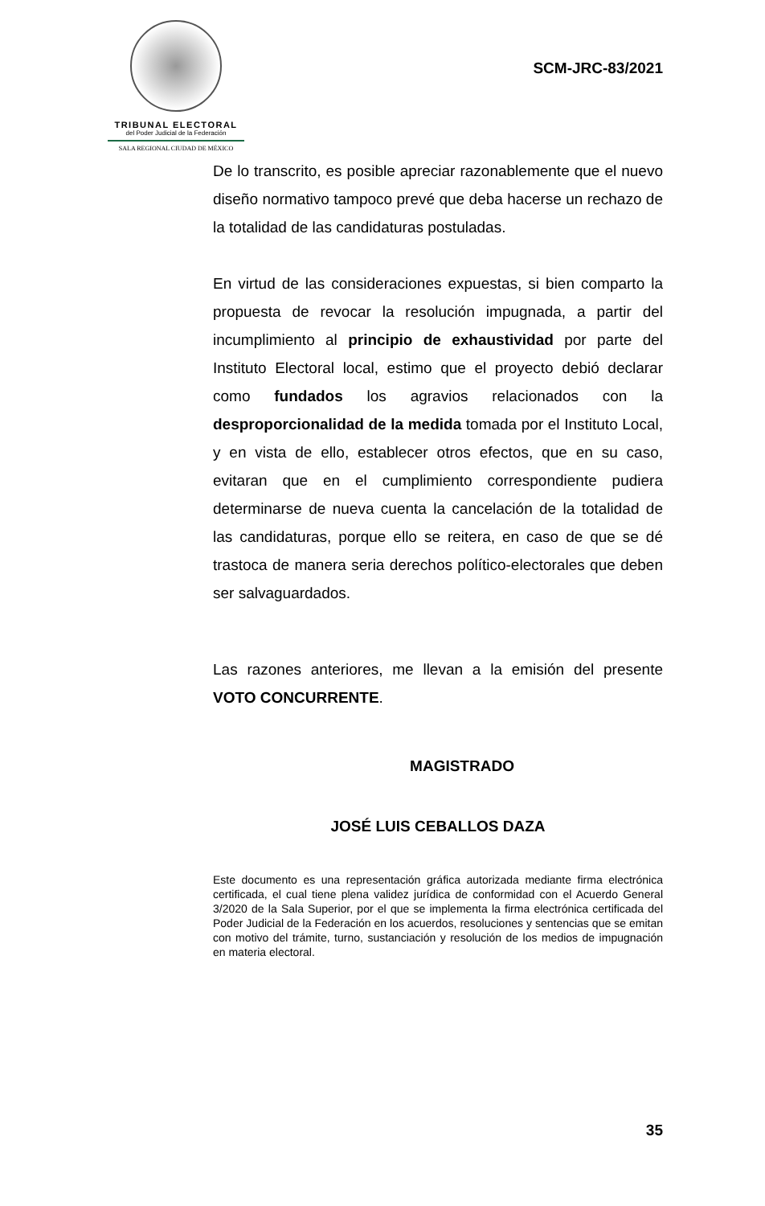TRIBUNAL ELECTORAL
del Poder Judicial de la Federación
SALA REGIONAL CIUDAD DE MÉXICO
SCM-JRC-83/2021
De lo transcrito, es posible apreciar razonablemente que el nuevo diseño normativo tampoco prevé que deba hacerse un rechazo de la totalidad de las candidaturas postuladas.
En virtud de las consideraciones expuestas, si bien comparto la propuesta de revocar la resolución impugnada, a partir del incumplimiento al principio de exhaustividad por parte del Instituto Electoral local, estimo que el proyecto debió declarar como fundados los agravios relacionados con la desproporcionalidad de la medida tomada por el Instituto Local, y en vista de ello, establecer otros efectos, que en su caso, evitaran que en el cumplimiento correspondiente pudiera determinarse de nueva cuenta la cancelación de la totalidad de las candidaturas, porque ello se reitera, en caso de que se dé trastoca de manera seria derechos político-electorales que deben ser salvaguardados.
Las razones anteriores, me llevan a la emisión del presente VOTO CONCURRENTE.
MAGISTRADO
JOSÉ LUIS CEBALLOS DAZA
Este documento es una representación gráfica autorizada mediante firma electrónica certificada, el cual tiene plena validez jurídica de conformidad con el Acuerdo General 3/2020 de la Sala Superior, por el que se implementa la firma electrónica certificada del Poder Judicial de la Federación en los acuerdos, resoluciones y sentencias que se emitan con motivo del trámite, turno, sustanciación y resolución de los medios de impugnación en materia electoral.
35